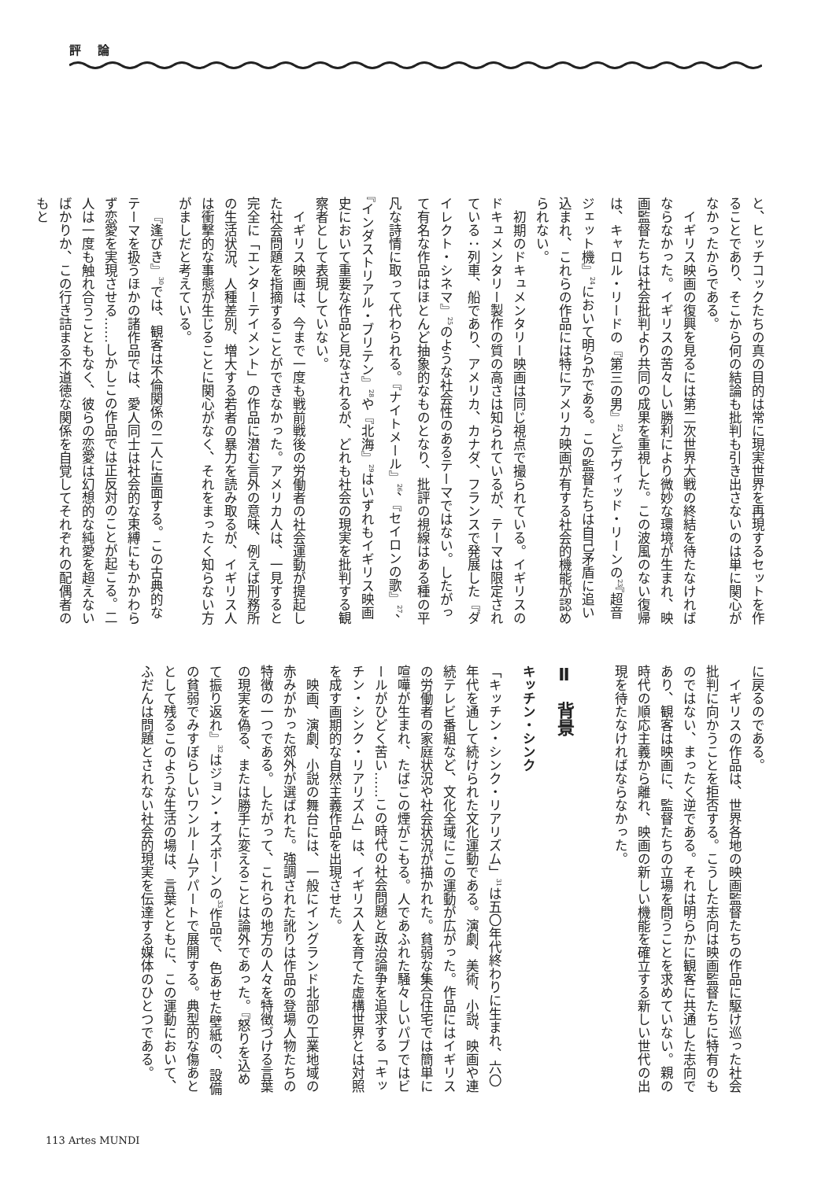評 論
と、ヒッチコックたちの真の目的は常に現実世界を再現するセットを作ることであり、そこから何の結論も批判も引き出さないのは単に関心がなかったからである。
イギリス映画の復興を見るには第二次世界大戦の終結を待たなければならなかった。イギリスの苦々しい勝利により微妙な環境が生まれ、映画監督たちは社会批判より共同の成果を重視した。この波風のない復帰は、キャロル・リードの『第三の男』<sup>22</sup>とデヴィッド・リーンの<sup>23</sup>『超音ジェット機』<sup>24</sup>において明らかである。この監督たちは自己矛盾に追い込まれ、これらの作品には特にアメリカ映画が有する社会的機能が認められない。
初期のドキュメンタリー映画は同じ視点で撮られている。イギリスのドキュメンタリー製作の質の高さは知られているが、テーマは限定されている：列車、船であり、アメリカ、カナダ、フランスで発展した『ダイレクト・シネマ』<sup>25</sup>のような社会性のあるテーマではない。したがって有名な作品はほとんど抽象的なものとなり、批評の視線はある種の平凡な詩情に取って代わられる。『ナイトメール』<sup>26</sup>、『セイロンの歌』<sup>27</sup>、『インダストリアル・ブリテン』<sup>28</sup>や『北海』<sup>29</sup>はいずれもイギリス映画史において重要な作品と見なされるが、どれも社会の現実を批判する観察者として表現していない。
イギリス映画は、今まで一度も戦前戦後の労働者の社会運動が提起した社会問題を指摘することができなかった。アメリカ人は、一見すると完全に「エンターテイメント」の作品に潜む言外の意味、例えば刑務所の生活状況、人種差別、増大する若者の暴力を読み取るが、イギリス人は衝撃的な事態が生じることに関心がなく、それをまったく知らない方がましだと考えている。
『逢びき』<sup>30</sup>では、観客は不倫関係の二人に直面する。この古典的なテーマを扱うほかの諸作品では、愛人同士は社会的な束縛にもかかわらず恋愛を実現させる……しかしこの作品では正反対のことが起こる。二人は一度も触れ合うこともなく、彼らの恋愛は幻想的な純愛を超えないばかりか、この行き詰まる不道徳な関係を自覚してそれぞれの配偶者のもと
に戻るのである。
イギリスの作品は、世界各地の映画監督たちの作品に駆け巡った社会批判に向かうことを拒否する。こうした志向は映画監督たちに特有のものではない、まったく逆である。それは明らかに観客に共通した志向であり、観客は映画に、監督たちの立場を問うことを求めていない。親の時代の順応主義から離れ、映画の新しい機能を確立する新しい世代の出現を待たなければならなかった。
Ⅱ　背景
キッチン・シンク
「キッチン・シンク・リアリズム」<sup>31</sup>は五〇年代終わりに生まれ、六〇年代を通して続けられた文化運動である。演劇、美術、小説、映画や連続テレビ番組など、文化全域にこの運動が広がった。作品にはイギリスの労働者の家庭状況や社会状況が描かれた。貧弱な集合住宅では簡単に喧嘩が生まれ、たばこの煙がこもる。人であふれた騒々しいパブではビールがひどく苦い……この時代の社会問題と政治論争を追求する「キッチン・シンク・リアリズム」は、イギリス人を育てた虚構世界とは対照を成す画期的な自然主義作品を出現させた。
映画、演劇、小説の舞台には、一般にイングランド北部の工業地域の赤みがかった郊外が選ばれた。強調された訛りは作品の登場人物たちの特徴の一つである。したがって、これらの地方の人々を特徴づける言葉の現実を偽る、または勝手に変えることは論外であった。『怒りを込めて振り返れ』<sup>32</sup>はジョン・オズボーンの<sup>33</sup>作品で、色あせた壁紙の、設備の貧弱でみすぼらしいワンルームアパートで展開する。典型的な傷あととして残るこのような生活の場は、言葉とともに、この運動において、ふだんは問題とされない社会的現実を伝達する媒体のひとつである。
113 Artes MUNDI